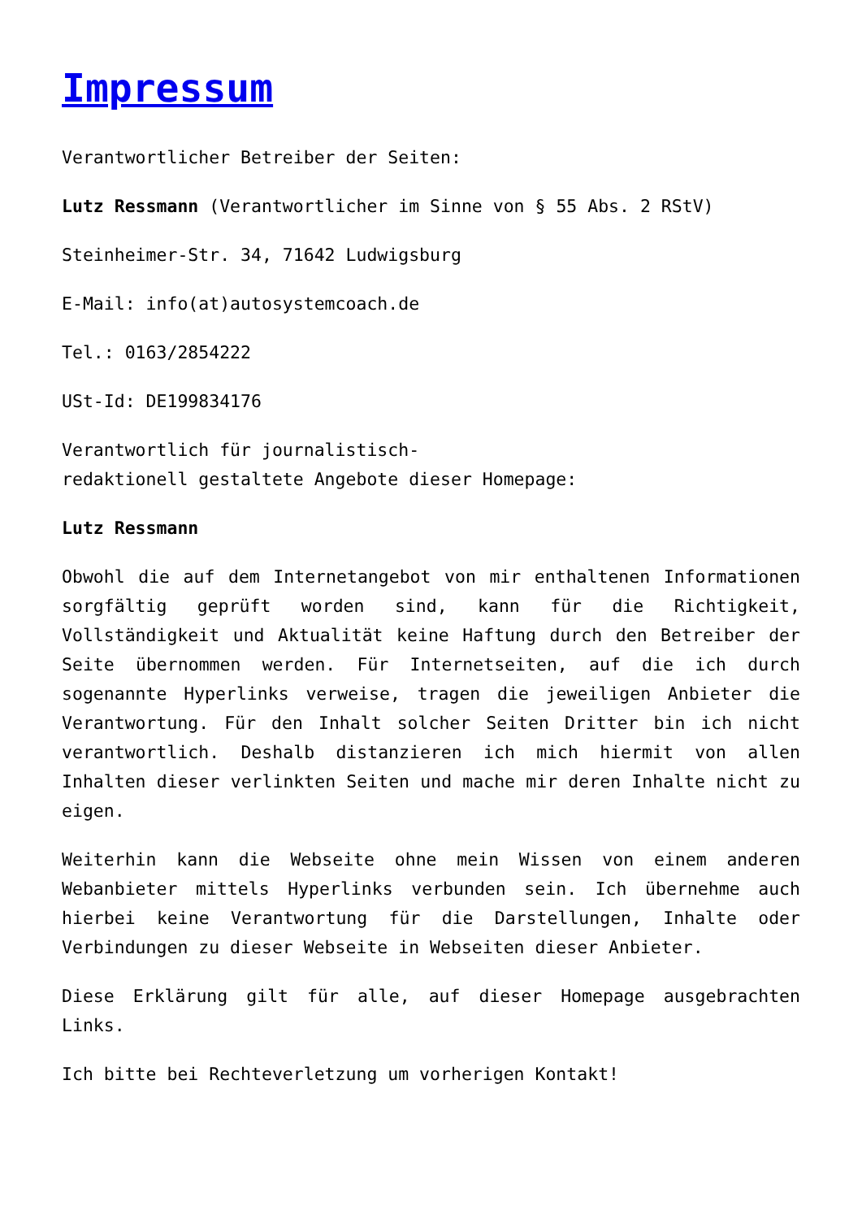Impressum
Verantwortlicher Betreiber der Seiten:
Lutz Ressmann (Verantwortlicher im Sinne von § 55 Abs. 2 RStV)
Steinheimer-Str. 34, 71642 Ludwigsburg
E-Mail: info(at)autosystemcoach.de
Tel.: 0163/2854222
USt-Id: DE199834176
Verantwortlich für journalistisch-
redaktionell gestaltete Angebote dieser Homepage:
Lutz Ressmann
Obwohl die auf dem Internetangebot von mir enthaltenen Informationen sorgfältig geprüft worden sind, kann für die Richtigkeit, Vollständigkeit und Aktualität keine Haftung durch den Betreiber der Seite übernommen werden. Für Internetseiten, auf die ich durch sogenannte Hyperlinks verweise, tragen die jeweiligen Anbieter die Verantwortung. Für den Inhalt solcher Seiten Dritter bin ich nicht verantwortlich. Deshalb distanzieren ich mich hiermit von allen Inhalten dieser verlinkten Seiten und mache mir deren Inhalte nicht zu eigen.
Weiterhin kann die Webseite ohne mein Wissen von einem anderen Webanbieter mittels Hyperlinks verbunden sein. Ich übernehme auch hierbei keine Verantwortung für die Darstellungen, Inhalte oder Verbindungen zu dieser Webseite in Webseiten dieser Anbieter.
Diese Erklärung gilt für alle, auf dieser Homepage ausgebrachten Links.
Ich bitte bei Rechteverletzung um vorherigen Kontakt!